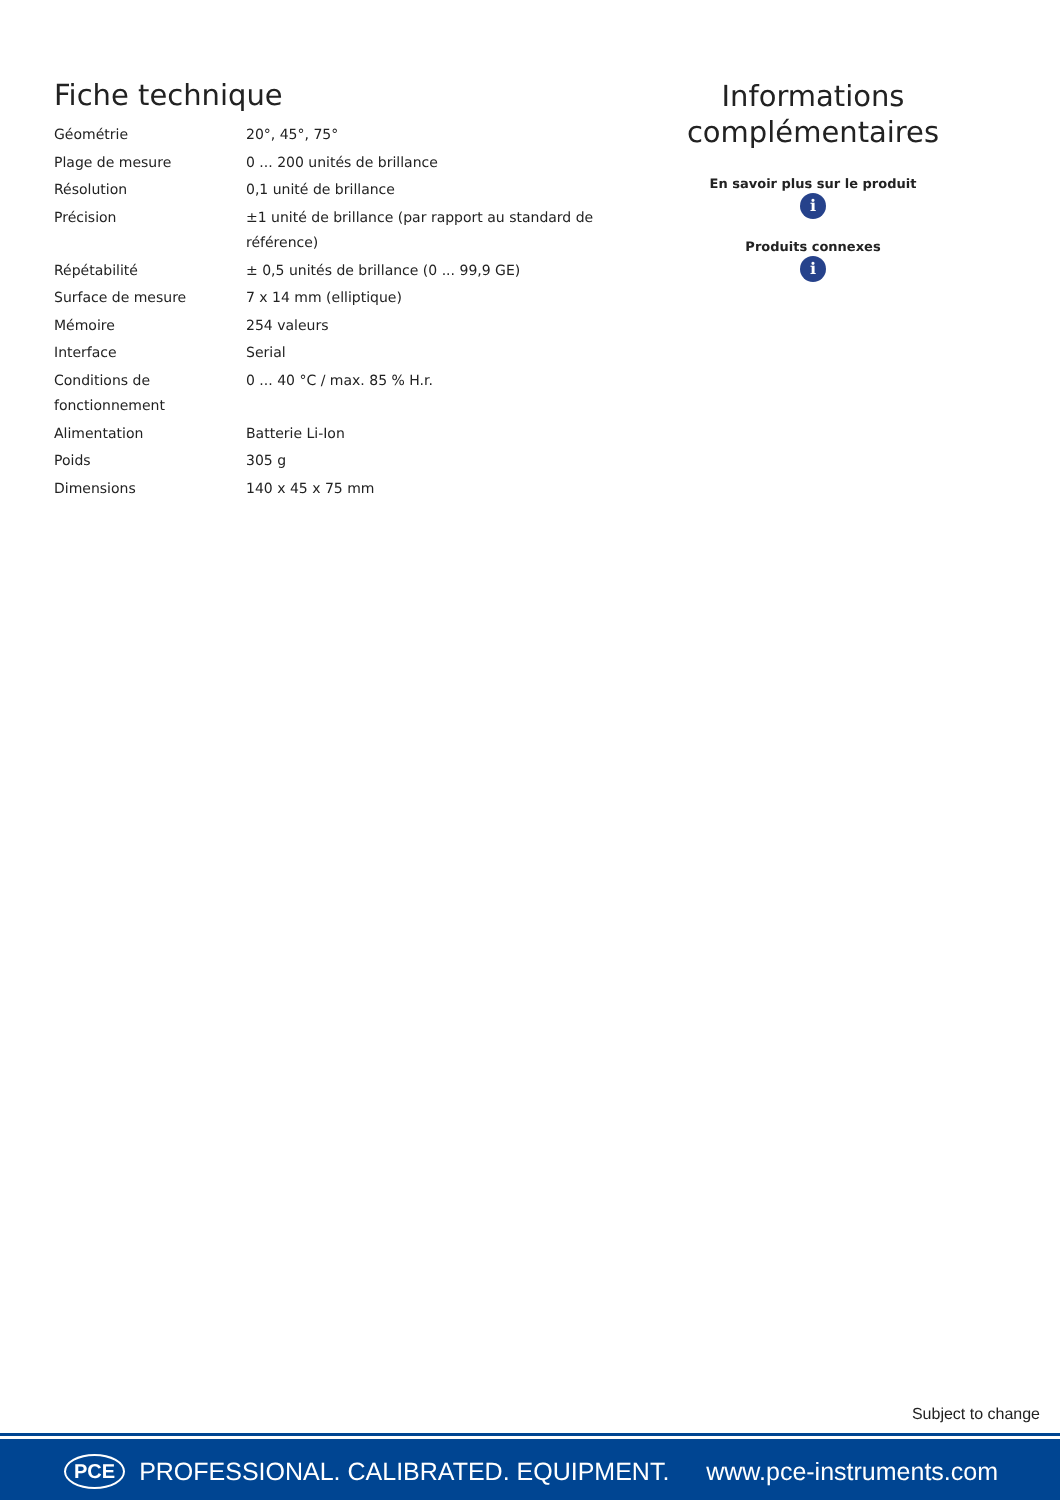Fiche technique
| Géométrie | 20°, 45°, 75° |
| Plage de mesure | 0 ... 200 unités de brillance |
| Résolution | 0,1 unité de brillance |
| Précision | ±1 unité de brillance (par rapport au standard de référence) |
| Répétabilité | ± 0,5 unités de brillance (0 ... 99,9 GE) |
| Surface de mesure | 7 x 14 mm (elliptique) |
| Mémoire | 254 valeurs |
| Interface | Serial |
| Conditions de fonctionnement | 0 ... 40 °C / max. 85 % H.r. |
| Alimentation | Batterie Li-Ion |
| Poids | 305 g |
| Dimensions | 140 x 45 x 75 mm |
Informations complémentaires
En savoir plus sur le produit
i
Produits connexes
i
Subject to change
PCE PROFESSIONAL. CALIBRATED. EQUIPMENT. www.pce-instruments.com